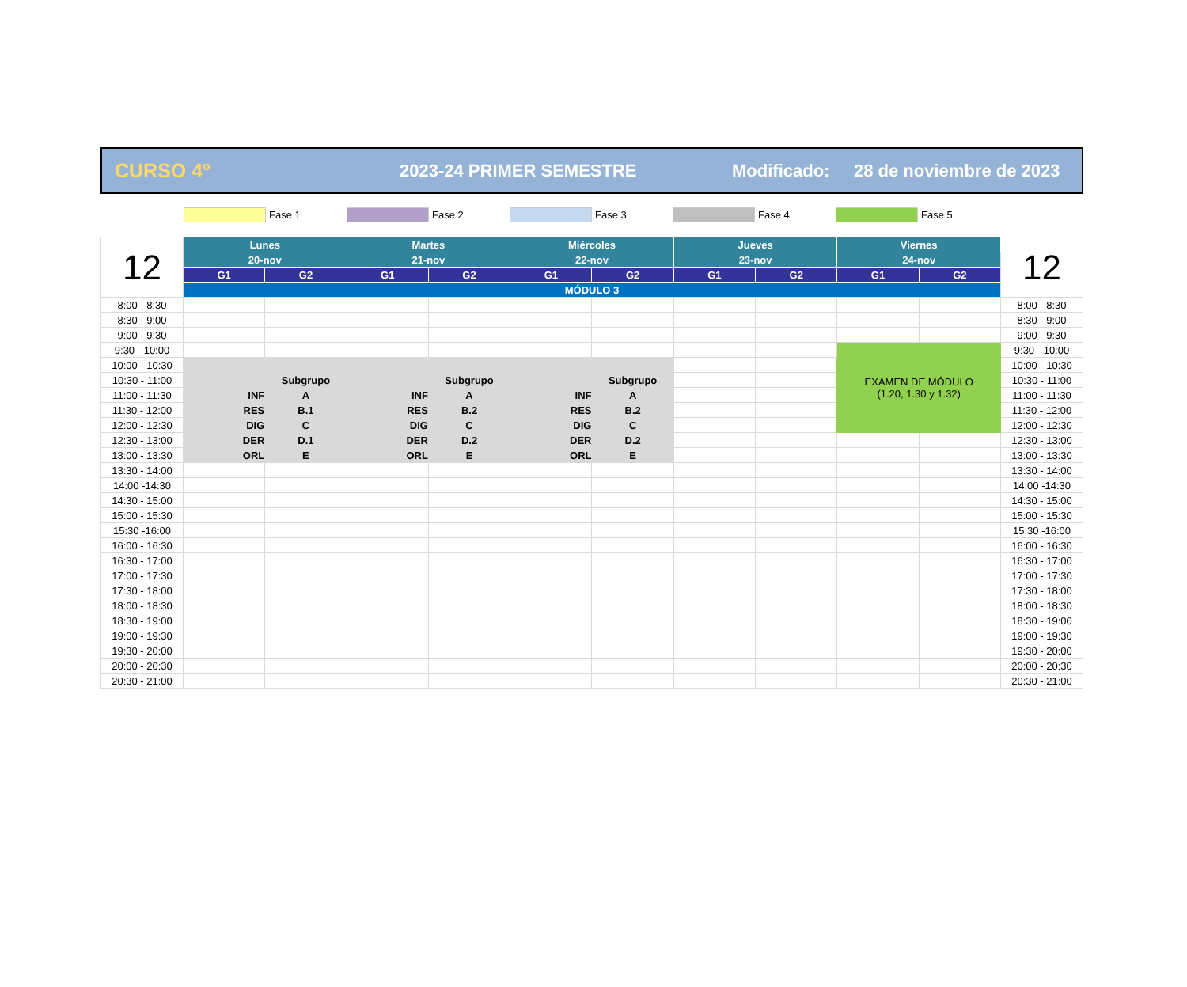CURSO 4º 2023-24 PRIMER SEMESTRE Modificado: 28 de noviembre de 2023
Fase 1 Fase 2 Fase 3 Fase 4 Fase 5
| 12 | Lunes | | Martes | | Miércoles | | Jueves | | Viernes | | 12 |
| --- | --- | --- | --- | --- | --- | --- | --- | --- | --- | --- | --- |
| | 20-nov | | 21-nov | | 22-nov | | 23-nov | | 24-nov | | |
| | G1 | G2 | G1 | G2 | G1 | G2 | G1 | G2 | G1 | G2 | |
| | MÓDULO 3 | | | | | | | | | | |
| 8:00 - 8:30 | | | | | | | | | | | 8:00 - 8:30 |
| 8:30 - 9:00 | | | | | | | | | | | 8:30 - 9:00 |
| 9:00 - 9:30 | | | | | | | | | | | 9:00 - 9:30 |
| 9:30 - 10:00 | | | | | | | | | EXAMEN DE MÓDULO (1.20, 1.30 y 1.32) | | 9:30 - 10:00 |
| 10:00 - 10:30 | | | | | | | | | | | 10:00 - 10:30 |
| 10:30 - 11:00 | | Subgrupo | | Subgrupo | | Subgrupo | | | | | 10:30 - 11:00 |
| 11:00 - 11:30 | INF | A | INF | A | INF | A | | | | | 11:00 - 11:30 |
| 11:30 - 12:00 | RES | B.1 | RES | B.2 | RES | B.2 | | | | | 11:30 - 12:00 |
| 12:00 - 12:30 | DIG | C | DIG | C | DIG | C | | | | | 12:00 - 12:30 |
| 12:30 - 13:00 | DER | D.1 | DER | D.2 | DER | D.2 | | | | | 12:30 - 13:00 |
| 13:00 - 13:30 | ORL | E | ORL | E | ORL | E | | | | | 13:00 - 13:30 |
| 13:30 - 14:00 | | | | | | | | | | | 13:30 - 14:00 |
| 14:00 -14:30 | | | | | | | | | | | 14:00 -14:30 |
| 14:30 - 15:00 | | | | | | | | | | | 14:30 - 15:00 |
| 15:00 - 15:30 | | | | | | | | | | | 15:00 - 15:30 |
| 15:30 -16:00 | | | | | | | | | | | 15:30 -16:00 |
| 16:00 - 16:30 | | | | | | | | | | | 16:00 - 16:30 |
| 16:30 - 17:00 | | | | | | | | | | | 16:30 - 17:00 |
| 17:00 - 17:30 | | | | | | | | | | | 17:00 - 17:30 |
| 17:30 - 18:00 | | | | | | | | | | | 17:30 - 18:00 |
| 18:00 - 18:30 | | | | | | | | | | | 18:00 - 18:30 |
| 18:30 - 19:00 | | | | | | | | | | | 18:30 - 19:00 |
| 19:00 - 19:30 | | | | | | | | | | | 19:00 - 19:30 |
| 19:30 - 20:00 | | | | | | | | | | | 19:30 - 20:00 |
| 20:00 - 20:30 | | | | | | | | | | | 20:00 - 20:30 |
| 20:30 - 21:00 | | | | | | | | | | | 20:30 - 21:00 |